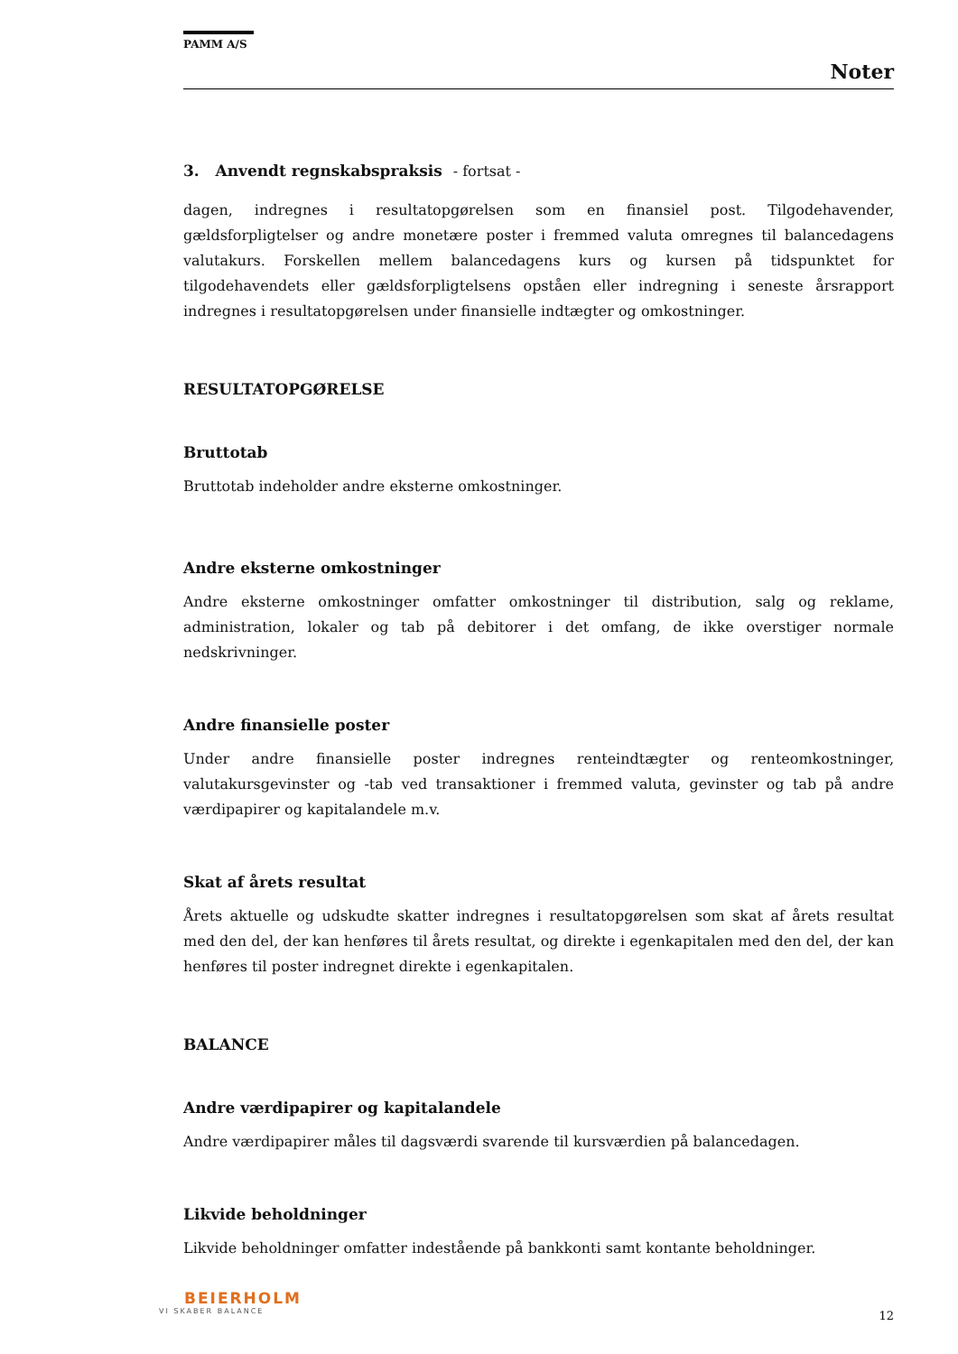PAMM A/S
Noter
3. Anvendt regnskabspraksis - fortsat -
dagen, indregnes i resultatopgørelsen som en finansiel post. Tilgodehavender, gældsforpligtelser og andre monetære poster i fremmed valuta omregnes til balancedagens valutakurs. Forskellen mellem balancedagens kurs og kursen på tidspunktet for tilgodehavendets eller gældsforpligtelsens opståen eller indregning i seneste årsrapport indregnes i resultatopgørelsen under finansielle indtægter og omkostninger.
RESULTATOPGØRELSE
Bruttotab
Bruttotab indeholder andre eksterne omkostninger.
Andre eksterne omkostninger
Andre eksterne omkostninger omfatter omkostninger til distribution, salg og reklame, administration, lokaler og tab på debitorer i det omfang, de ikke overstiger normale nedskrivninger.
Andre finansielle poster
Under andre finansielle poster indregnes renteindtægter og renteomkostninger, valutakursgevinster og -tab ved transaktioner i fremmed valuta, gevinster og tab på andre værdipapirer og kapitalandele m.v.
Skat af årets resultat
Årets aktuelle og udskudte skatter indregnes i resultatopgørelsen som skat af årets resultat med den del, der kan henføres til årets resultat, og direkte i egenkapitalen med den del, der kan henføres til poster indregnet direkte i egenkapitalen.
BALANCE
Andre værdipapirer og kapitalandele
Andre værdipapirer måles til dagsværdi svarende til kursværdien på balancedagen.
Likvide beholdninger
Likvide beholdninger omfatter indestående på bankkonti samt kontante beholdninger.
BEIERHOLM
VI SKABER BALANCE
12